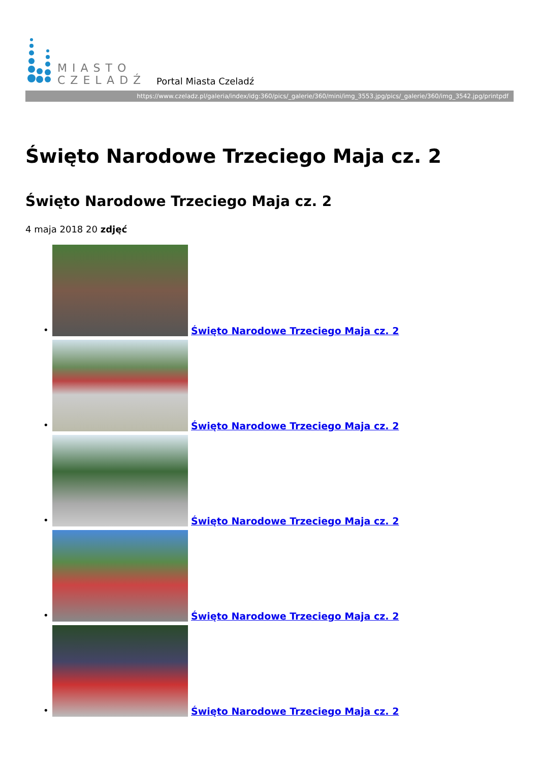MIASTO
CZELADŹ
Portal Miasta Czeladź
https://www.czeladz.pl/galeria/index/idg:360/pics/_galerie/360/mini/img_3553.jpg/pics/_galerie/360/img_3542.jpg/printpdf
Święto Narodowe Trzeciego Maja cz. 2
Święto Narodowe Trzeciego Maja cz. 2
4 maja 2018 20 zdjęć
•
Święto Narodowe Trzeciego Maja cz. 2
•
Święto Narodowe Trzeciego Maja cz. 2
•
Święto Narodowe Trzeciego Maja cz. 2
•
Święto Narodowe Trzeciego Maja cz. 2
•
Święto Narodowe Trzeciego Maja cz. 2